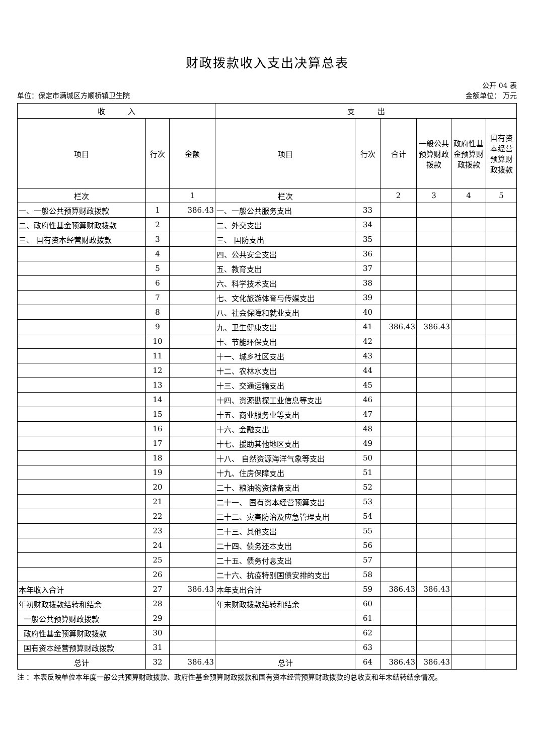财政拨款收入支出决算总表
公开 04 表
单位：保定市满城区方顺桥镇卫生院 金额单位： 万元
| 收 入 | | | 支 出 | | | | | |
| --- | --- | --- | --- | --- | --- | --- | --- | --- |
| 项目 | 行次 | 金额 | 项目 | 行次 | 合计 | 一般公共预算财政拨款 | 政府性基金预算财政拨款 | 国有资本经营预算财政拨款 |
| 栏次 | | 1 | 栏次 | | 2 | 3 | 4 | 5 |
| 一、一般公共预算财政拨款 | 1 | 386.43 | 一、一般公共服务支出 | 33 | | | | |
| 二、政府性基金预算财政拨款 | 2 | | 二、外交支出 | 34 | | | | |
| 三、 国有资本经营财政拨款 | 3 | | 三、 国防支出 | 35 | | | | |
| | 4 | | 四、公共安全支出 | 36 | | | | |
| | 5 | | 五、教育支出 | 37 | | | | |
| | 6 | | 六、科学技术支出 | 38 | | | | |
| | 7 | | 七、文化旅游体育与传媒支出 | 39 | | | | |
| | 8 | | 八、社会保障和就业支出 | 40 | | | | |
| | 9 | | 九、卫生健康支出 | 41 | 386.43 | 386.43 | | |
| | 10 | | 十、节能环保支出 | 42 | | | | |
| | 11 | | 十一、城乡社区支出 | 43 | | | | |
| | 12 | | 十二、农林水支出 | 44 | | | | |
| | 13 | | 十三、交通运输支出 | 45 | | | | |
| | 14 | | 十四、资源勘探工业信息等支出 | 46 | | | | |
| | 15 | | 十五、商业服务业等支出 | 47 | | | | |
| | 16 | | 十六、金融支出 | 48 | | | | |
| | 17 | | 十七、援助其他地区支出 | 49 | | | | |
| | 18 | | 十八、 自然资源海洋气象等支出 | 50 | | | | |
| | 19 | | 十九、住房保障支出 | 51 | | | | |
| | 20 | | 二十、粮油物资储备支出 | 52 | | | | |
| | 21 | | 二十一、 国有资本经营预算支出 | 53 | | | | |
| | 22 | | 二十二、灾害防治及应急管理支出 | 54 | | | | |
| | 23 | | 二十三、其他支出 | 55 | | | | |
| | 24 | | 二十四、债务还本支出 | 56 | | | | |
| | 25 | | 二十五、债务付息支出 | 57 | | | | |
| | 26 | | 二十六、抗疫特别国债安排的支出 | 58 | | | | |
| 本年收入合计 | 27 | 386.43 | 本年支出合计 | 59 | 386.43 | 386.43 | | |
| 年初财政拨款结转和结余 | 28 | | 年末财政拨款结转和结余 | 60 | | | | |
| 一般公共预算财政拨款 | 29 | | | 61 | | | | |
| 政府性基金预算财政拨款 | 30 | | | 62 | | | | |
| 国有资本经营预算财政拨款 | 31 | | | 63 | | | | |
| 总计 | 32 | 386.43 | 总计 | 64 | 386.43 | 386.43 | | |
注 ：本表反映单位本年度一般公共预算财政拨款、政府性基金预算财政拨款和国有资本经营预算财政拨款的总收支和年末结转结余情况。